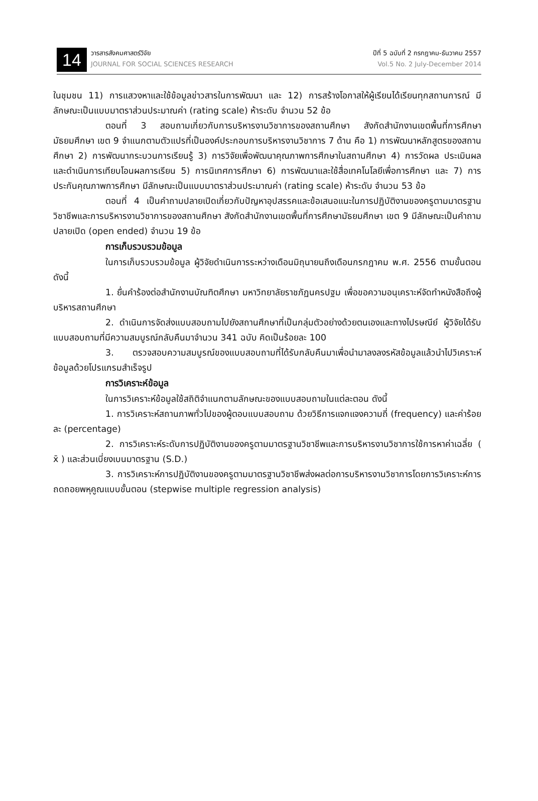14
วารสารสังคมศาสตร์วิจัย
JOURNAL FOR SOCIAL SCIENCES RESEARCH
ปีที่ 5 ฉบับที่ 2 กรกฎาคม-ธันวาคม 2557
Vol.5 No. 2 July-December 2014
ในชุมชน 11) การแสวงหาและใช้ข้อมูลข่าวสารในการพัฒนา และ 12) การสร้างโอกาสให้ผู้เรียนได้เรียนทุกสถานการณ์ มีลักษณะเป็นแบบมาตราส่วนประมาณค่า (rating scale) ห้าระดับ จำนวน 52 ข้อ
ตอนที่ 3 สอบถามเกี่ยวกับการบริหารงานวิชาการของสถานศึกษา สังกัดสำนักงานเขตพื้นที่การศึกษามัธยมศึกษา เขต 9 จำแนกตามตัวแปรที่เป็นองค์ประกอบการบริหารงานวิชาการ 7 ด้าน คือ 1) การพัฒนาหลักสูตรของสถานศึกษา 2) การพัฒนากระบวนการเรียนรู้ 3) การวิจัยเพื่อพัฒนาคุณภาพการศึกษาในสถานศึกษา 4) การวัดผล ประเมินผล และดำเนินการเทียบโอนผลการเรียน 5) การนิเทศการศึกษา 6) การพัฒนาและใช้สื่อเทคโนโลยีเพื่อการศึกษา และ 7) การประกันคุณภาพการศึกษา มีลักษณะเป็นแบบมาตราส่วนประมาณค่า (rating scale) ห้าระดับ จำนวน 53 ข้อ
ตอนที่ 4 เป็นคำถามปลายเปิดเกี่ยวกับปัญหาอุปสรรคและข้อเสนอแนะในการปฏิบัติงานของครูตามมาตรฐานวิชาชีพและการบริหารงานวิชาการของสถานศึกษา สังกัดสำนักงานเขตพื้นที่การศึกษามัธยมศึกษา เขต 9 มีลักษณะเป็นคำถามปลายเปิด (open ended) จำนวน 19 ข้อ
การเก็บรวบรวมข้อมูล
ในการเก็บรวบรวมข้อมูล ผู้วิจัยดำเนินการระหว่างเดือนมิถุนายนถึงเดือนกรกฎาคม พ.ศ. 2556 ตามขั้นตอนดังนี้
1. ยื่นคำร้องต่อสำนักงานบัณฑิตศึกษา มหาวิทยาลัยราชภัฏนครปฐม เพื่อขอความอนุเคราะห์จัดทำหนังสือถึงผู้บริหารสถานศึกษา
2. ดำเนินการจัดส่งแบบสอบถามไปยังสถานศึกษาที่เป็นกลุ่มตัวอย่างด้วยตนเองและทางไปรษณีย์ ผู้วิจัยได้รับแบบสอบถามที่มีความสมบูรณ์กลับคืนมาจำนวน 341 ฉบับ คิดเป็นร้อยละ 100
3. ตรวจสอบความสมบูรณ์ของแบบสอบถามที่ได้รับกลับคืนมาเพื่อนำมาลงลงรหัสข้อมูลแล้วนำไปวิเคราะห์ข้อมูลด้วยโปรแกรมสำเร็จรูป
การวิเคราะห์ข้อมูล
ในการวิเคราะห์ข้อมูลใช้สถิติจำแนกตามลักษณะของแบบสอบถามในแต่ละตอน ดังนี้
1. การวิเคราะห์สถานภาพทั่วไปของผู้ตอบแบบสอบถาม ด้วยวิธีการแจกแจงความถี่ (frequency) และค่าร้อยละ (percentage)
2. การวิเคราะห์ระดับการปฏิบัติงานของครูตามมาตรฐานวิชาชีพและการบริหารงานวิชาการใช้การหาค่าเฉลี่ย ( x̄ ) และส่วนเบี่ยงเบนมาตรฐาน (S.D.)
3. การวิเคราะห์การปฏิบัติงานของครูตามมาตรฐานวิชาชีพส่งผลต่อการบริหารงานวิชาการโดยการวิเคราะห์การถดถอยพหุคูณแบบขั้นตอน (stepwise multiple regression analysis)